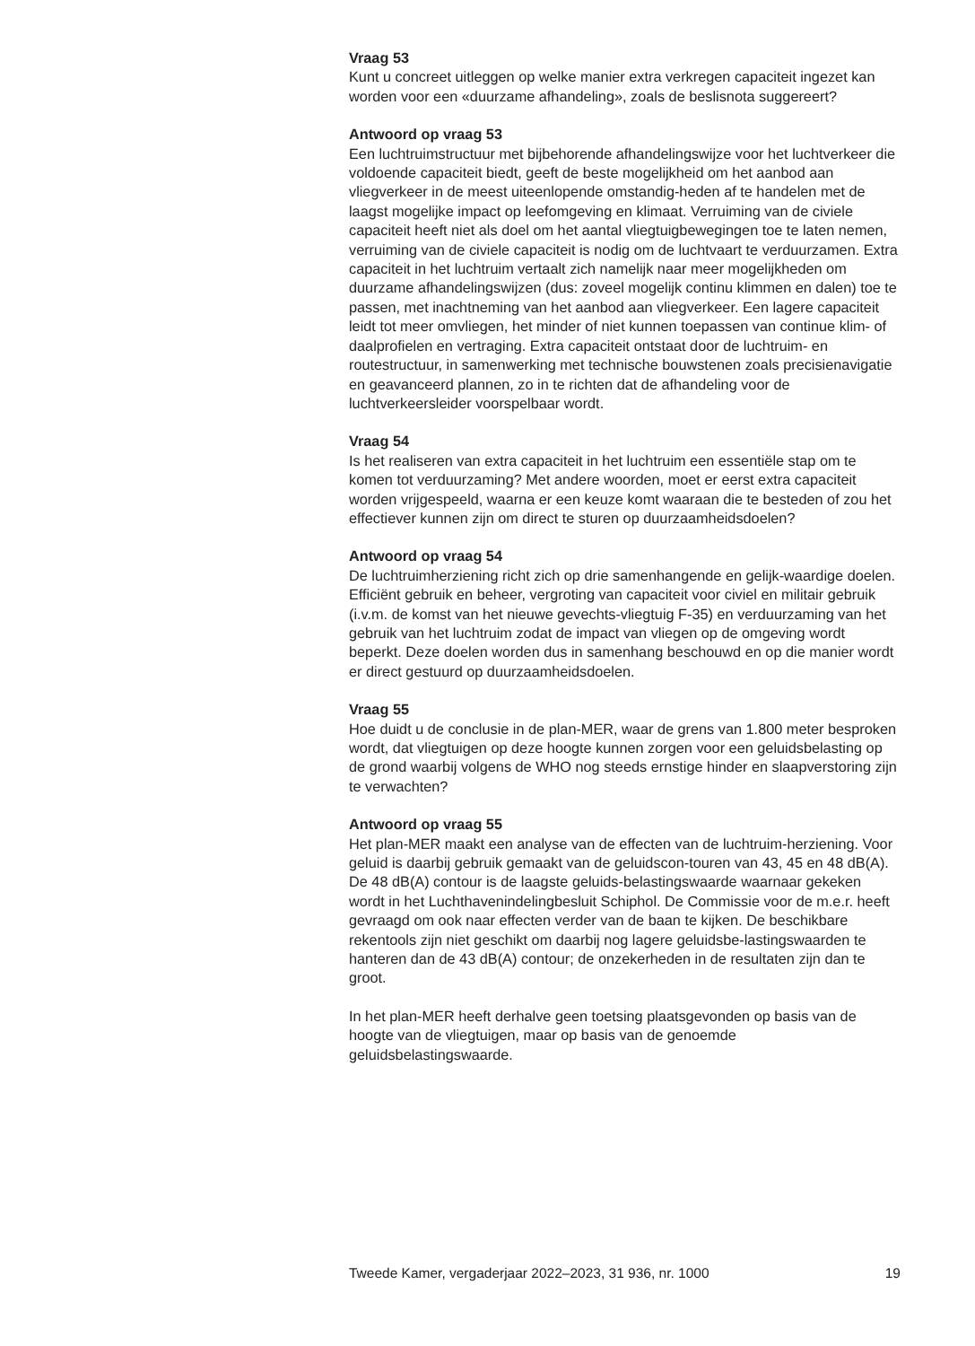Vraag 53
Kunt u concreet uitleggen op welke manier extra verkregen capaciteit ingezet kan worden voor een «duurzame afhandeling», zoals de beslisnota suggereert?
Antwoord op vraag 53
Een luchtruimstructuur met bijbehorende afhandelingswijze voor het luchtverkeer die voldoende capaciteit biedt, geeft de beste mogelijkheid om het aanbod aan vliegverkeer in de meest uiteenlopende omstandig-heden af te handelen met de laagst mogelijke impact op leefomgeving en klimaat. Verruiming van de civiele capaciteit heeft niet als doel om het aantal vliegtuigbewegingen toe te laten nemen, verruiming van de civiele capaciteit is nodig om de luchtvaart te verduurzamen. Extra capaciteit in het luchtruim vertaalt zich namelijk naar meer mogelijkheden om duurzame afhandelingswijzen (dus: zoveel mogelijk continu klimmen en dalen) toe te passen, met inachtneming van het aanbod aan vliegverkeer. Een lagere capaciteit leidt tot meer omvliegen, het minder of niet kunnen toepassen van continue klim- of daalprofielen en vertraging. Extra capaciteit ontstaat door de luchtruim- en routestructuur, in samenwerking met technische bouwstenen zoals precisienavigatie en geavanceerd plannen, zo in te richten dat de afhandeling voor de luchtverkeersleider voorspelbaar wordt.
Vraag 54
Is het realiseren van extra capaciteit in het luchtruim een essentiële stap om te komen tot verduurzaming? Met andere woorden, moet er eerst extra capaciteit worden vrijgespeeld, waarna er een keuze komt waaraan die te besteden of zou het effectiever kunnen zijn om direct te sturen op duurzaamheidsdoelen?
Antwoord op vraag 54
De luchtruimherziening richt zich op drie samenhangende en gelijk-waardige doelen. Efficiënt gebruik en beheer, vergroting van capaciteit voor civiel en militair gebruik (i.v.m. de komst van het nieuwe gevechts-vliegtuig F-35) en verduurzaming van het gebruik van het luchtruim zodat de impact van vliegen op de omgeving wordt beperkt. Deze doelen worden dus in samenhang beschouwd en op die manier wordt er direct gestuurd op duurzaamheidsdoelen.
Vraag 55
Hoe duidt u de conclusie in de plan-MER, waar de grens van 1.800 meter besproken wordt, dat vliegtuigen op deze hoogte kunnen zorgen voor een geluidsbelasting op de grond waarbij volgens de WHO nog steeds ernstige hinder en slaapverstoring zijn te verwachten?
Antwoord op vraag 55
Het plan-MER maakt een analyse van de effecten van de luchtruim-herziening. Voor geluid is daarbij gebruik gemaakt van de geluidscon-touren van 43, 45 en 48 dB(A). De 48 dB(A) contour is de laagste geluids-belastingswaarde waarnaar gekeken wordt in het Luchthavenindelingbesluit Schiphol. De Commissie voor de m.e.r. heeft gevraagd om ook naar effecten verder van de baan te kijken. De beschikbare rekentools zijn niet geschikt om daarbij nog lagere geluidsbe-lastingswaarden te hanteren dan de 43 dB(A) contour; de onzekerheden in de resultaten zijn dan te groot.
In het plan-MER heeft derhalve geen toetsing plaatsgevonden op basis van de hoogte van de vliegtuigen, maar op basis van de genoemde geluidsbelastingswaarde.
Tweede Kamer, vergaderjaar 2022–2023, 31 936, nr. 1000 19